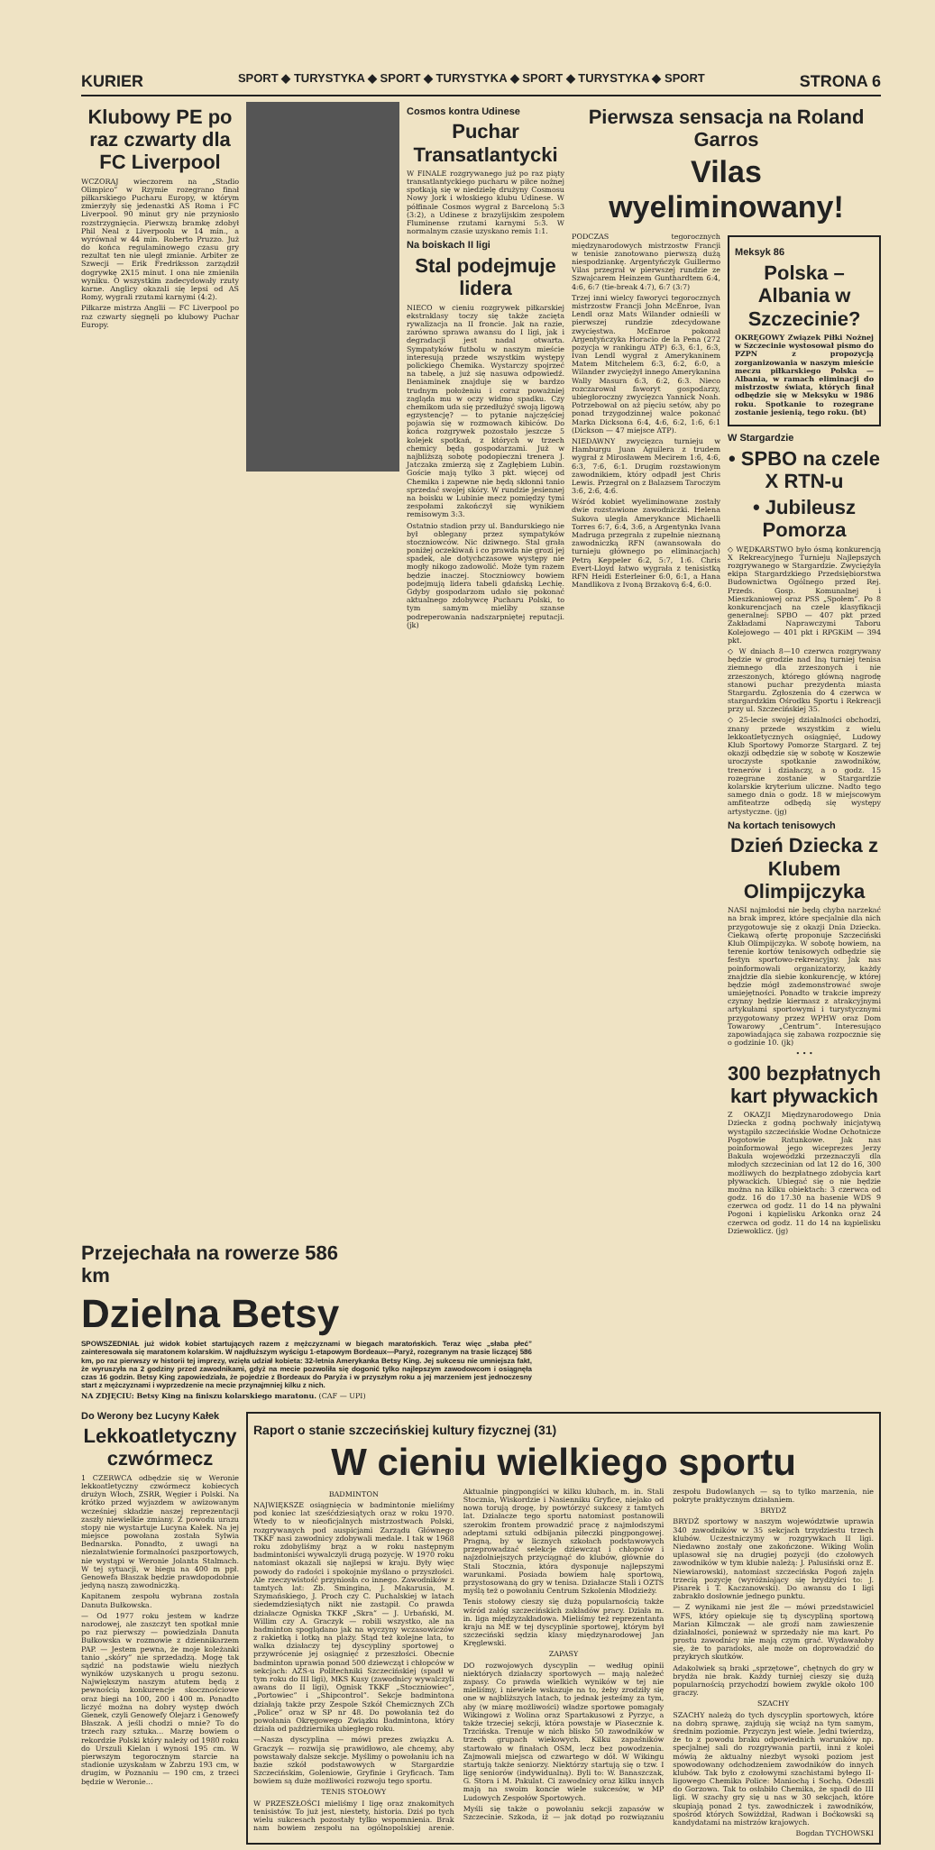KURIER SPORT ◆ TURYSTYKA ◆ SPORT ◆ TURYSTYKA ◆ SPORT ◆ TURYSTYKA ◆ SPORT STRONA 6
Klubowy PE po raz czwarty dla FC Liverpool
WCZORAJ wieczorem na „Stadio Olimpico” w Rzymie rozegrano finał piłkarskiego Pucharu Europy, w którym zmierzyły się jedenastki AS Roma i FC Liverpool. 90 minut gry nie przyniosło rozstrzygnięcia. Pierwszą bramkę zdobył Phil Neal z Liverpoolu w 14 min., a wyrównał w 44 min. Roberto Pruzzo. Już do końca regulaminowego czasu gry rezultat ten nie uległ zmianie. Arbiter ze Szwecji — Erik Fredriksson zarządził dogrywkę 2X15 minut. I ona nie zmieniła wyniku. O wszystkim zadecydowały rzuty karne. Anglicy okazali się lepsi od AS Romy, wygrali rzutami karnymi (4:2).
Piłkarze mistrza Anglii — FC Liverpool po raz czwarty sięgnęli po klubowy Puchar Europy.
Cosmos kontra Udinese
Puchar Transatlantycki
W FINALE rozgrywanego już po raz piąty transatlantyckiego pucharu w piłce nożnej spotkają się w niedzielę drużyny Cosmosu Nowy Jork i włoskiego klubu Udinese. W półfinale Cosmos wygrał z Barceloną 5:3 (3:2), a Udinese z brazylijskim zespołem Fluminense rzutami karnymi 5:3. W normalnym czasie uzyskano remis 1:1.
Na boiskach II ligi
Stal podejmuje lidera
NIECO w cieniu rozgrywek piłkarskiej ekstraklasy toczy się także zacięta rywalizacja na II froncie. Jak na razie, zarówno sprawa awansu do I ligi, jak i degradacji jest nadal otwarta. Sympatyków futbolu w naszym mieście interesują przede wszystkim występy polickiego Chemika. Wystarczy spojrzeć na tabelę, a już się nasuwa odpowiedź. Beniaminek znajduje się w bardzo trudnym położeniu i coraz poważniej zagląda mu w oczy widmo spadku. Czy chemikom uda się przedłużyć swoją ligową egzystencję? — to pytanie najczęściej pojawia się w rozmowach kibiców. Do końca rozgrywek pozostało jeszcze 5 kolejek spotkań, z których w trzech chemicy będą gospodarzami. Już w najbliższą sobotę podopieczni trenera J. Jatczaka zmierzą się z Zagłębiem Lubin. Goście mają tylko 3 pkt. więcej od Chemika i zapewne nie będą skłonni tanio sprzedać swojej skóry. W rundzie jesiennej na boisku w Lubinie mecz pomiędzy tymi zespołami zakończył się wynikiem remisowym 3:3.
Ostatnio stadion przy ul. Bandurskiego nie był oblegany przez sympatyków stoczniowców. Nic dziwnego. Stal grała poniżej oczekiwań i co prawda nie grozi jej spadek, ale dotychczasowe występy nie mogły nikogo zadowolić. Może tym razem będzie inaczej. Stoczniowcy bowiem podejmują lidera tabeli gdańską Lechię. Gdyby gospodarzom udało się pokonać aktualnego zdobywcę Pucharu Polski, to tym samym mieliby szanse podreperowania nadszarpniętej reputacji. (jk)
Pierwsza sensacja na Roland Garros
Vilas wyeliminowany!
PODCZAS tegorocznych międzynarodowych mistrzostw Francji w tenisie zanotowano pierwszą dużą niespodziankę. Argentyńczyk Guillermo Vilas przegrał w pierwszej rundzie ze Szwajcarem Heinzem Gunthardtem 6:4, 4:6, 6:7 (tie-break 4:7), 6:7 (3:7)
Trzej inni wielcy faworyci tegorocznych mistrzostw Francji John McEnroe, Ivan Lendl oraz Mats Wilander odnieśli w pierwszej rundzie zdecydowane zwycięstwa. McEnroe pokonał Argentyńczyka Horacio de la Pena (272 pozycja w rankingu ATP) 6:3, 6:1, 6:3, Ivan Lendl wygrał z Amerykaninem Matem Mitchelem 6:3, 6:2, 6:0, a Wilander zwyciężył innego Amerykanina Wally Masura 6:3, 6:2, 6:3. Nieco rozczarował faworyt gospodarzy, ubiegłoroczny zwycięzca Yannick Noah. Potrzebował on aż pięciu setów, aby po ponad trzygodzinnej walce pokonać Marka Dicksona 6:4, 4:6, 6:2, 1:6, 6:1 (Dickson — 47 miejsce ATP).
NIEDAWNY zwycięzca turnieju w Hamburgu Juan Aguilera z trudem wygrał z Mirosławem Mecirem 1:6, 4:6, 6:3, 7:6, 6:1. Drugim rozstawionym zawodnikiem, który odpadł jest Chris Lewis. Przegrał on z Balazsem Taroczym 3:6, 2:6, 4:6.
Wśród kobiet wyeliminowane zostały dwie rozstawione zawodniczki. Helena Sukova uległa Amerykance Michaelli Torres 6:7, 6:4, 3:6, a Argentynka Ivana Madruga przegrała z zupełnie nieznaną zawodniczką RFN (awansowała do turnieju głównego po eliminacjach) Petrą Keppeler 6:2, 5:7, 1:6. Chris Evert-Lloyd łatwo wygrała z tenisistką RFN Heidi Esterleiner 6:0, 6:1, a Hana Mandlikova z Ivoną Brzakovą 6:4, 6:0.
Meksyk 86
Polska – Albania w Szczecinie?
OKRĘGOWY Związek Piłki Nożnej w Szczecinie wystosował pismo do PZPN z propozycją zorganizowania w naszym mieście meczu piłkarskiego Polska — Albania, w ramach eliminacji do mistrzostw świata, których finał odbędzie się w Meksyku w 1986 roku. Spotkanie to rozegrane zostanie jesienią, tego roku. (bt)
W Stargardzie
• SPBO na czele X RTN-u
• Jubileusz Pomorza
◇ WĘDKARSTWO było ósmą konkurencją X Rekreacyjnego Turnieju Najlepszych rozgrywanego w Stargardzie. Zwyciężyła ekipa Stargardzkiego Przedsiębiorstwa Budownictwa Ogólnego przed Rej. Przeds. Gosp. Komunalnej i Mieszkaniowej oraz PSS „Społem”. Po 8 konkurencjach na czele klasyfikacji generalnej: SPBO — 407 pkt przed Zakładami Naprawczymi Taboru Kolejowego — 401 pkt i RPGKiM — 394 pkt.
◇ W dniach 8—10 czerwca rozgrywany będzie w grodzie nad Iną turniej tenisa ziemnego dla zrzeszonych i nie zrzeszonych, którego główną nagrodę stanowi puchar prezydenta miasta Stargardu. Zgłoszenia do 4 czerwca w stargardzkim Ośrodku Sportu i Rekreacji przy ul. Szczecińskiej 35.
◇ 25-lecie swojej działalności obchodzi, znany przede wszystkim z wielu lekkoatletycznych osiągnięć, Ludowy Klub Sportowy Pomorze Stargard. Z tej okazji odbędzie się w sobotę w Koszewie uroczyste spotkanie zawodników, trenerów i działaczy, a o godz. 15 rozegrane zostanie w Stargardzie kolarskie kryterium uliczne. Nadto tego samego dnia o godz. 18 w miejscowym amfiteatrze odbędą się występy artystyczne. (jg)
Na kortach tenisowych
Dzień Dziecka z Klubem Olimpijczyka
NASI najmłodsi nie będą chyba narzekać na brak imprez, które specjalnie dla nich przygotowuje się z okazji Dnia Dziecka. Ciekawą ofertę proponuje Szczeciński Klub Olimpijczyka. W sobotę bowiem, na terenie kortów tenisowych odbędzie się festyn sportowo-rekreacyjny. Jak nas poinformowali organizatorzy, każdy znajdzie dla siebie konkurencję, w której będzie mógł zademonstrować swoje umiejętności. Ponadto w trakcie imprezy czynny będzie kiermasz z atrakcyjnymi artykułami sportowymi i turystycznymi przygotowany przez WPHW oraz Dom Towarowy „Centrum”. Interesująco zapowiadająca się zabawa rozpocznie się o godzinie 10. (jk)
• • •
300 bezpłatnych kart pływackich
Z OKAZJI Międzynarodowego Dnia Dziecka z godną pochwały inicjatywą wystąpiło szczecińskie Wodne Ochotnicze Pogotowie Ratunkowe. Jak nas poinformował jego wiceprezes Jerzy Bakuła wojewódzki przeznaczyli dla młodych szczecinian od lat 12 do 16, 300 możliwych do bezpłatnego zdobycia kart pływackich. Ubiegać się o nie będzie można na kilku obiektach: 3 czerwca od godz. 16 do 17.30 na basenie WDS 9 czerwca od godz. 11 do 14 na pływalni Pogoni i kąpielisku Arkonka oraz 24 czerwca od godz. 11 do 14 na kąpielisku Dziewoklicz. (jg)
Przejechała na rowerze 586 km
Dzielna Betsy
SPOWSZEDNIAŁ już widok kobiet startujących razem z mężczyznami w biegach maratońskich. Teraz więc „słaba płeć” zainteresowała się maratonem kolarskim. W najdłuższym wyścigu 1-etapowym Bordeaux—Paryż, rozegranym na trasie liczącej 586 km, po raz pierwszy w historii tej imprezy, wzięła udział kobieta: 32-letnia Amerykanka Betsy King. Jej sukcesu nie umniejsza fakt, że wyruszyła na 2 godziny przed zawodnikami, gdyż na mecie pozwoliła się dogonić tylko najlepszym zawodowcom i osiągnęła czas 16 godzin. Betsy King zapowiedziała, że pojedzie z Bordeaux do Paryża i w przyszłym roku a jej marzeniem jest jednoczesny start z mężczyznami i wyprzedzenie na mecie przynajmniej kilku z nich.
NA ZDJĘCIU: Betsy King na finiszu kolarskiego maratonu. (CAF — UPI)
Do Werony bez Lucyny Kałek
Lekkoatletyczny czwórmecz
1 CZERWCA odbędzie się w Weronie lekkoatletyczny czwórmecz kobiecych drużyn Włoch, ZSRR, Węgier i Polski. Na krótko przed wyjazdem w awizowanym wcześniej składzie naszej reprezentacji zaszły niewielkie zmiany. Z powodu urazu stopy nie wystartuje Lucyna Kałek. Na jej miejsce powołana została Sylwia Bednarska. Ponadto, z uwagi na niezałatwienie formalności paszportowych, nie wystąpi w Weronie Jolanta Stalmach. W tej sytuacji, w biegu na 400 m ppł. Genowefa Błaszak będzie prawdopodobnie jedyną naszą zawodniczką.
Kapitanem zespołu wybrana została Danuta Bułkowska.
— Od 1977 roku jestem w kadrze narodowej, ale zaszczyt ten spotkał mnie po raz pierwszy — powiedziała Danuta Bułkowska w rozmowie z dziennikarzem PAP. — Jestem pewna, że moje koleżanki tanio „skóry” nie sprzedadzą. Mogę tak sądzić na podstawie wielu niezłych wyników uzyskanych u progu sezonu. Największym naszym atutem będą z pewnością konkurencje skocznościowe oraz biegi na 100, 200 i 400 m. Ponadto liczyć można na dobry występ dwóch Gienek, czyli Genowefy Olejarz i Genowefy Błaszak. A jeśli chodzi o mnie? To do trzech razy sztuka... Marzę bowiem o rekordzie Polski który należy od 1980 roku do Urszuli Kielan i wynosi 195 cm. W pierwszym tegorocznym starcie na stadionie uzyskałam w Zabrzu 193 cm, w drugim, w Poznaniu — 190 cm, z trzeci będzie w Weronie...
Raport o stanie szczecińskiej kultury fizycznej (31)
W cieniu wielkiego sportu
BADMINTON
NAJWIĘKSZE osiągnięcia w badmintonie mieliśmy pod koniec lat sześćdziesiątych oraz w roku 1970. Wtedy to w nieoficjalnych mistrzostwach Polski, rozgrywanych pod auspicjami Zarządu Głównego TKKF nasi zawodnicy zdobywali medale. I tak w 1968 roku zdobyliśmy brąz a w roku następnym badmintoniści wywalczyli drugą pozycję. W 1970 roku natomiast okazali się najlepsi w kraju. Były więc powody do radości i spokojnie myślano o przyszłości. Ale rzeczywistość przyniosła co innego. Zawodników z tamtych lat: Zb. Smingina, J. Makarusia, M. Szymańskiego, J. Proch czy C. Puchalskiej w latach siedemdziesiątych nikt nie zastąpił. Co prawda działacze Ogniska TKKF „Skra” — J. Urbański, M. Willim czy A. Graczyk — robili wszystko, ale na badminton spoglądano jak na wyczyny wczasowiczów z rakietką i lotką na plaży. Stąd też kolejne lata, to walka działaczy tej dyscypliny sportowej o przywrócenie jej osiągnięć z przeszłości. Obecnie badminton uprawia ponad 500 dziewcząt i chłopców w sekcjach: AZS-u Politechniki Szczecińskiej (spadł w tym roku do III ligi), MKS Kusy (zawodnicy wywalczyli awans do II ligi), Ognisk TKKF „Stoczniowiec”, „Portowiec” i „Shipcontrol”. Sekcje badmintona działają także przy Zespole Szkół Chemicznych ZCh „Police” oraz w SP nr 48. Do powołania też do powołania Okręgowego Związku Badmintona, który działa od października ubiegłego roku.
—Nasza dyscyplina — mówi prezes związku A. Graczyk — rozwija się prawidłowo, ale chcemy, aby powstawały dalsze sekcje. Myślimy o powołaniu ich na bazie szkół podstawowych w Stargardzie Szczecińskim, Goleniowie, Gryfinie i Gryficach. Tam bowiem są duże możliwości rozwoju tego sportu.
TENIS STOŁOWY
W PRZESZŁOŚCI mieliśmy I ligę oraz znakomitych tenisistów. To już jest, niestety, historia. Dziś po tych wielu sukcesach pozostały tylko wspomnienia. Brak nam bowiem zespołu na ogólnopolskiej arenie. Aktualnie pingpongiści w kilku klubach, m. in. Stali Stocznia, Wiskordzie i Nasienniku Gryfice, niejako od nowa torują drogę, by powtórzyć sukcesy z tamtych lat. Działacze tego sportu natomiast postanowili szerokim frontem prowadzić pracę z najmłodszymi adeptami sztuki odbijania piłeczki pingpongowej. Pragną, by w licznych szkołach podstawowych przeprowadzać selekcje dziewcząt i chłopców i najzdolniejszych przyciągnąć do klubów, głównie do Stali Stocznia, która dysponuje najlepszymi warunkami. Posiada bowiem halę sportową, przystosowaną do gry w tenisa. Działacze Stali i OZTS myślą też o powołaniu Centrum Szkolenia Młodzieży.
Tenis stołowy cieszy się dużą popularnością także wśród załóg szczecińskich zakładów pracy. Działa m. in. liga międzyzakładowa. Mieliśmy też reprezentanta kraju na ME w tej dyscyplinie sportowej, którym był szczeciński sędzia klasy międzynarodowej Jan Kręglewski.
ZAPASY
DO rozwojowych dyscyplin — według opinii niektórych działaczy sportowych — mają należeć zapasy. Co prawda wielkich wyników w tej nie mieliśmy, i niewiele wskazuje na to, żeby zrodziły się one w najbliższych latach, to jednak jesteśmy za tym, aby (w miarę możliwości) władze sportowe pomagały Wikingowi z Wolina oraz Spartakusowi z Pyrzyc, a także trzeciej sekcji, która powstaje w Piaseczniе k. Trzcińska. Trenuje w nich blisko 50 zawodników w trzech grupach wiekowych. Kilku zapaśników startowało w finałach OSM, lecz bez powodzenia. Zajmowali miejsca od czwartego w dół. W Wikingu startują także seniorzy. Niektórzy startują się o tzw. I ligę seniorów (indywidualną). Byli to: W. Banaszczak, G. Stora i M. Pakulat. Ci zawodnicy oraz kilku innych mają na swoim koncie wiele sukcesów, w MP Ludowych Zespołów Sportowych.
Myśli się także o powołaniu sekcji zapasów w Szczecinie. Szkoda, iż — jak dotąd po rozwiązaniu zespołu Budowlanych — są to tylko marzenia, nie pokryte praktycznym działaniem.
BRYDŻ
BRYDŻ sportowy w naszym województwie uprawia 340 zawodników w 35 sekcjach trzydziestu trzech klubów. Uczestniczymy w rozgrywkach II ligi. Niedawno zostały one zakończone. Wiking Wolin uplasował się na drugiej pozycji (do czołowych zawodników w tym klubie należą: J. Palusiński oraz E. Niewiarowski), natomiast szczecińska Pogoń zajęła trzecią pozycję (wyróżniający się brydżyści to: J. Pisarek i T. Kaczanowski). Do awansu do I ligi zabrakło dosłownie jednego punktu.
— Z wynikami nie jest źle — mówi przedstawiciel WFS, który opiekuje się tą dyscypliną sportową Marian Kilmczak — ale groźi nam zawieszenie działalności, ponieważ w sprzedaży nie ma kart. Po prostu zawodnicy nie mają czym grać. Wydawałoby się, że to paradoks, ale może on doprowadzić do przykrych skutków.
Adakolwiek są braki „sprzętowe”, chętnych do gry w brydża nie brak. Każdy turniej cieszy się dużą popularnością przychodzi bowiem zwykle około 100 graczy.
SZACHY
SZACHY należą do tych dyscyplin sportowych, które na dobrą sprawę, zajdują się wciąż na tym samym, średnim poziomie. Przyczyn jest wiele. Jedni twierdzą, że to z powodu braku odpowiednich warunków np. specjalnej sali do rozgrywania partii, inni z kolei mówią że aktualny niezbyt wysoki poziom jest spowodowany odchodzeniem zawodników do innych klubów. Tak było z czołowymi szachistami byłego II-ligowego Chemika Police: Maniochą i Sochą. Odeszli do Gorzowa. Tak to osłabiło Chemika, że spadł do III ligi. W szachy gry się u nas w 30 sekcjach, które skupiają ponad 2 tys. zawodniczek i zawodników, spośród których Sowiżdżał, Radwan i Boćkowski są kandydatami na mistrzów krajowych.
Bogdan TYCHOWSKI